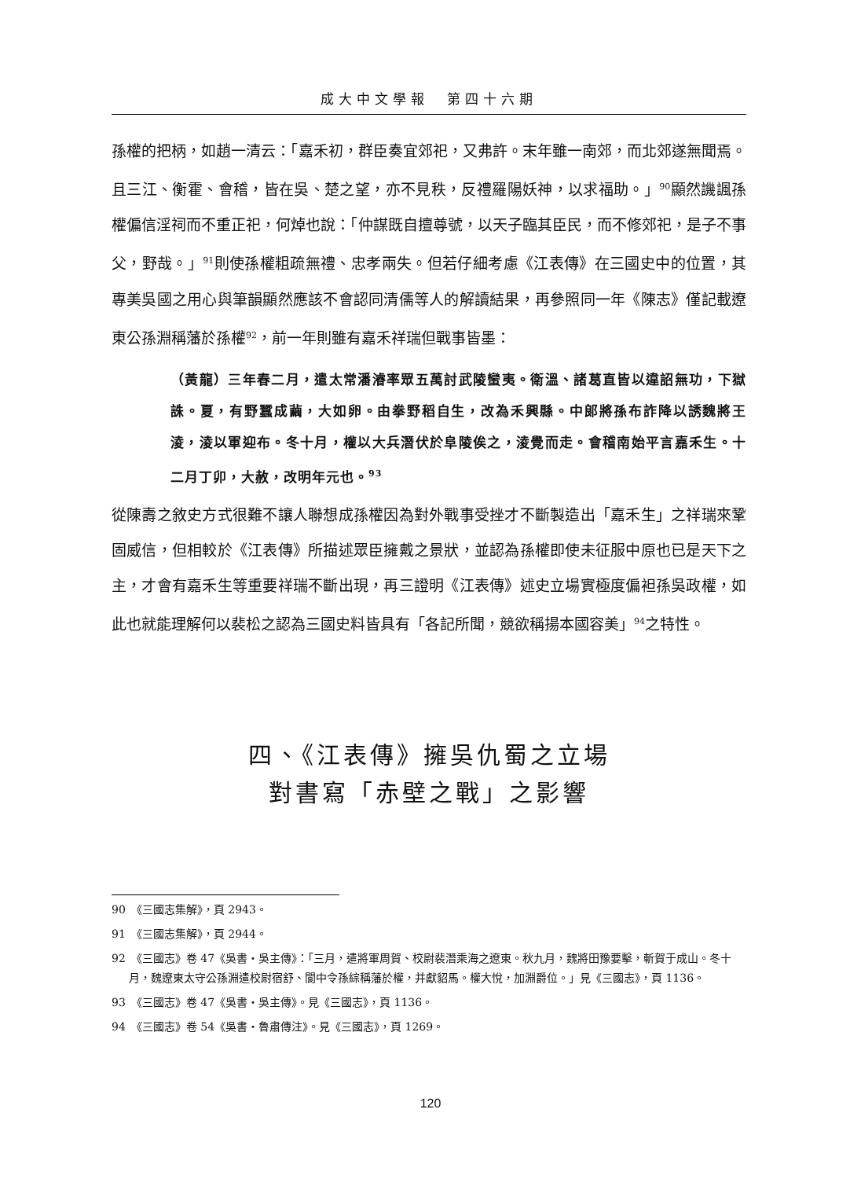成大中文學報　第四十六期
孫權的把柄，如趙一清云：「嘉禾初，群臣奏宜郊祀，又弗許。末年雖一南郊，而北郊遂無聞焉。且三江、衡霍、會稽，皆在吳、楚之望，亦不見秩，反禮羅陽妖神，以求福助。」<sup>90</sup>顯然譏諷孫權偏信淫祠而不重正祀，何焯也說：「仲謀既自擅尊號，以天子臨其臣民，而不修郊祀，是子不事父，野哉。」<sup>91</sup>則使孫權粗疏無禮、忠孝兩失。但若仔細考慮《江表傳》在三國史中的位置，其專美吳國之用心與筆韻顯然應該不會認同清儒等人的解讀結果，再參照同一年《陳志》僅記載遼東公孫淵稱藩於孫權<sup>92</sup>，前一年則雖有嘉禾祥瑞但戰事皆墨：
（黃龍）三年春二月，遣太常潘濬率眾五萬討武陵蠻夷。衛溫、諸葛直皆以違詔無功，下獄誅。夏，有野蠶成繭，大如卵。由拳野稻自生，改為禾興縣。中郎將孫布詐降以誘魏將王淩，淩以軍迎布。冬十月，權以大兵潛伏於阜陵俟之，淩覺而走。會稽南始平言嘉禾生。十二月丁卯，大赦，改明年元也。<sup>93</sup>
從陳壽之敘史方式很難不讓人聯想成孫權因為對外戰事受挫才不斷製造出「嘉禾生」之祥瑞來鞏固威信，但相較於《江表傳》所描述眾臣擁戴之景狀，並認為孫權即使未征服中原也已是天下之主，才會有嘉禾生等重要祥瑞不斷出現，再三證明《江表傳》述史立場實極度偏袒孫吳政權，如此也就能理解何以裴松之認為三國史料皆具有「各記所聞，競欲稱揚本國容美」<sup>94</sup>之特性。
四、《江表傳》擁吳仇蜀之立場
對書寫「赤壁之戰」之影響
90　《三國志集解》，頁 2943。
91　《三國志集解》，頁 2944。
92　《三國志》卷 47《吳書‧吳主傳》：「三月，遣將軍周賀、校尉裴潛乘海之遼東。秋九月，魏將田豫要擊，斬賀于成山。冬十月，魏遼東太守公孫淵遣校尉宿舒、閬中令孫綜稱藩於權，并獻貂馬。權大悅，加淵爵位。」見《三國志》，頁 1136。
93　《三國志》卷 47《吳書‧吳主傳》。見《三國志》，頁 1136。
94　《三國志》卷 54《吳書‧魯肅傳注》。見《三國志》，頁 1269。
120